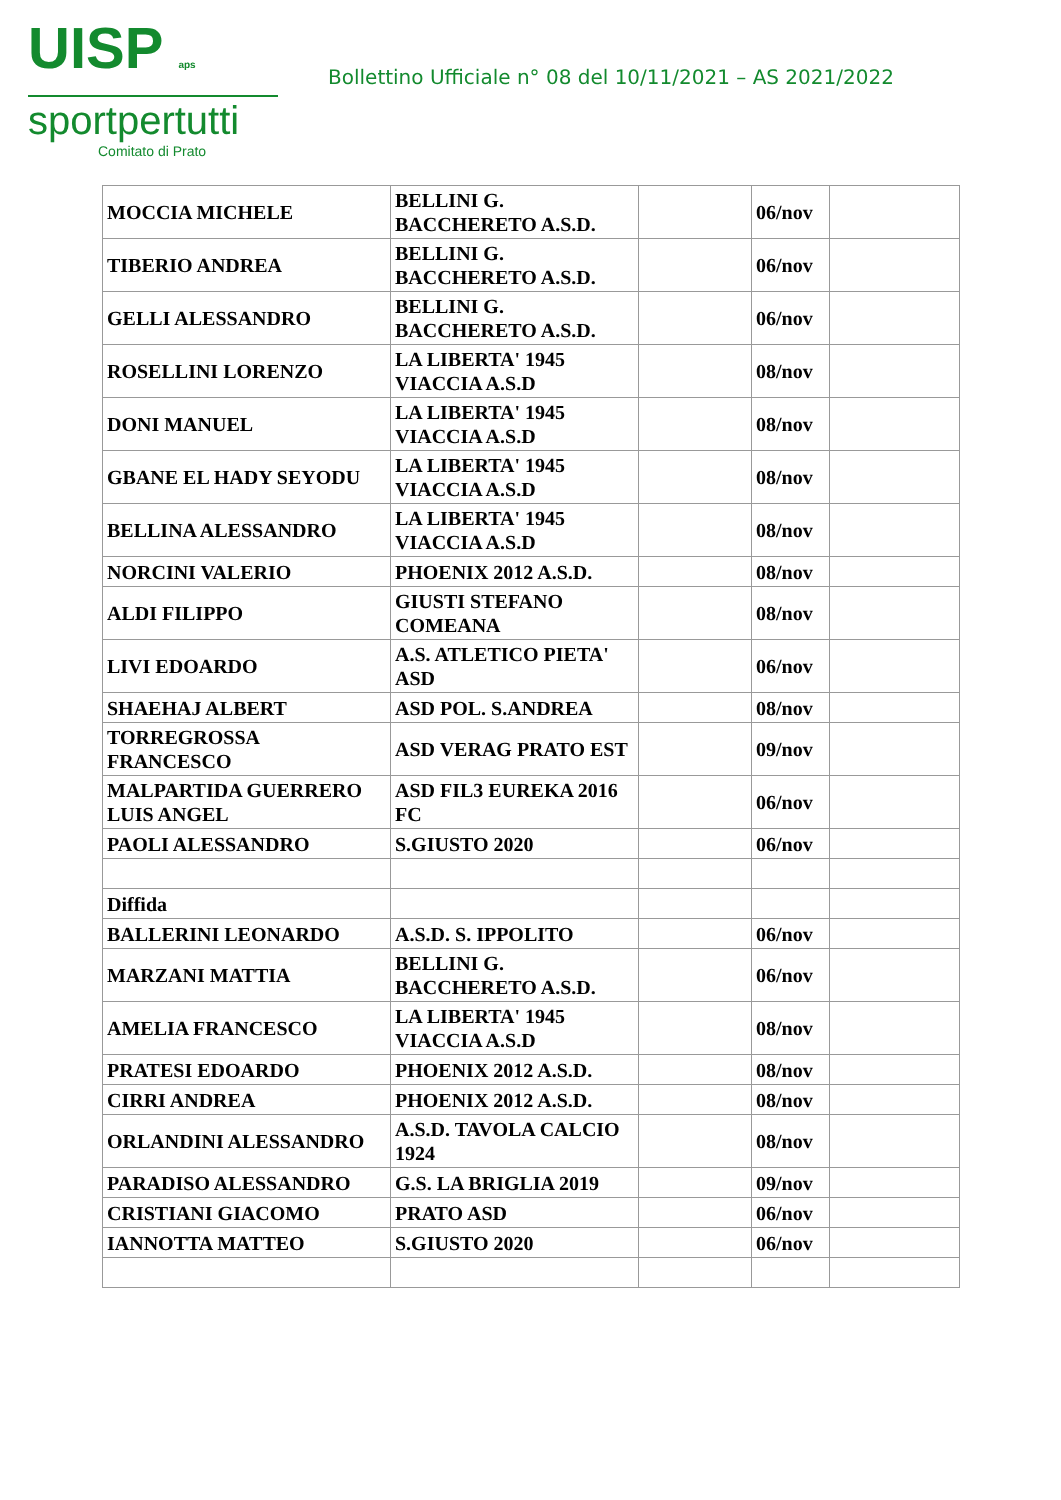UISP aps
sportpertutti
Comitato di Prato
Bollettino Ufficiale n° 08 del 10/11/2021 – AS 2021/2022
| MOCCIA MICHELE | BELLINI G. BACCHERETO A.S.D. | | 06/nov | |
| TIBERIO ANDREA | BELLINI G. BACCHERETO A.S.D. | | 06/nov | |
| GELLI ALESSANDRO | BELLINI G. BACCHERETO A.S.D. | | 06/nov | |
| ROSELLINI LORENZO | LA LIBERTA' 1945 VIACCIA A.S.D | | 08/nov | |
| DONI MANUEL | LA LIBERTA' 1945 VIACCIA A.S.D | | 08/nov | |
| GBANE EL HADY SEYODU | LA LIBERTA' 1945 VIACCIA A.S.D | | 08/nov | |
| BELLINA ALESSANDRO | LA LIBERTA' 1945 VIACCIA A.S.D | | 08/nov | |
| NORCINI VALERIO | PHOENIX 2012 A.S.D. | | 08/nov | |
| ALDI FILIPPO | GIUSTI STEFANO COMEANA | | 08/nov | |
| LIVI EDOARDO | A.S. ATLETICO PIETA' ASD | | 06/nov | |
| SHAEHAJ ALBERT | ASD POL. S.ANDREA | | 08/nov | |
| TORREGROSSA FRANCESCO | ASD VERAG PRATO EST | | 09/nov | |
| MALPARTIDA GUERRERO LUIS ANGEL | ASD FIL3 EUREKA 2016 FC | | 06/nov | |
| PAOLI ALESSANDRO | S.GIUSTO 2020 | | 06/nov | |
| Diffida | | | | |
| BALLERINI LEONARDO | A.S.D. S. IPPOLITO | | 06/nov | |
| MARZANI MATTIA | BELLINI G. BACCHERETO A.S.D. | | 06/nov | |
| AMELIA FRANCESCO | LA LIBERTA' 1945 VIACCIA A.S.D | | 08/nov | |
| PRATESI EDOARDO | PHOENIX 2012 A.S.D. | | 08/nov | |
| CIRRI ANDREA | PHOENIX 2012 A.S.D. | | 08/nov | |
| ORLANDINI ALESSANDRO | A.S.D. TAVOLA CALCIO 1924 | | 08/nov | |
| PARADISO ALESSANDRO | G.S. LA BRIGLIA 2019 | | 09/nov | |
| CRISTIANI GIACOMO | PRATO ASD | | 06/nov | |
| IANNOTTA MATTEO | S.GIUSTO 2020 | | 06/nov | |